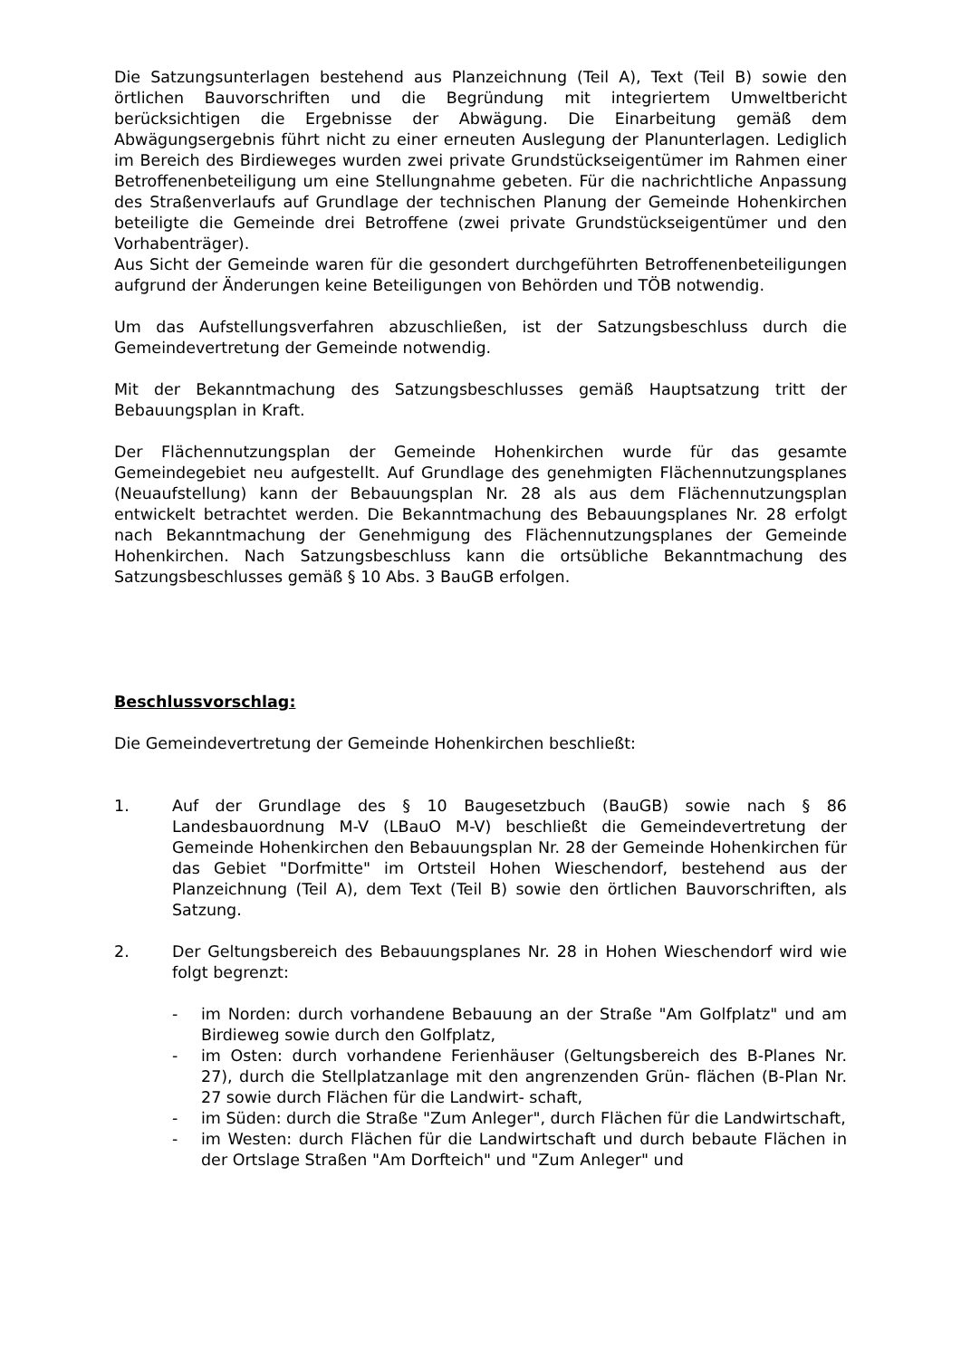Die Satzungsunterlagen bestehend aus Planzeichnung (Teil A), Text (Teil B) sowie den örtlichen Bauvorschriften und die Begründung mit integriertem Umweltbericht berücksichtigen die Ergebnisse der Abwägung. Die Einarbeitung gemäß dem Abwägungsergebnis führt nicht zu einer erneuten Auslegung der Planunterlagen. Lediglich im Bereich des Birdieweges wurden zwei private Grundstückseigentümer im Rahmen einer Betroffenenbeteiligung um eine Stellungnahme gebeten. Für die nachrichtliche Anpassung des Straßenverlaufs auf Grundlage der technischen Planung der Gemeinde Hohenkirchen beteiligte die Gemeinde drei Betroffene (zwei private Grundstückseigentümer und den Vorhabenträger).
Aus Sicht der Gemeinde waren für die gesondert durchgeführten Betroffenenbeteiligungen aufgrund der Änderungen keine Beteiligungen von Behörden und TÖB notwendig.
Um das Aufstellungsverfahren abzuschließen, ist der Satzungsbeschluss durch die Gemeindevertretung der Gemeinde notwendig.
Mit der Bekanntmachung des Satzungsbeschlusses gemäß Hauptsatzung tritt der Bebauungsplan in Kraft.
Der Flächennutzungsplan der Gemeinde Hohenkirchen wurde für das gesamte Gemeindegebiet neu aufgestellt. Auf Grundlage des genehmigten Flächennutzungsplanes (Neuaufstellung) kann der Bebauungsplan Nr. 28 als aus dem Flächennutzungsplan entwickelt betrachtet werden. Die Bekanntmachung des Bebauungsplanes Nr. 28 erfolgt nach Bekanntmachung der Genehmigung des Flächennutzungsplanes der Gemeinde Hohenkirchen. Nach Satzungsbeschluss kann die ortsübliche Bekanntmachung des Satzungsbeschlusses gemäß § 10 Abs. 3 BauGB erfolgen.
Beschlussvorschlag:
Die Gemeindevertretung der Gemeinde Hohenkirchen beschließt:
1. Auf der Grundlage des § 10 Baugesetzbuch (BauGB) sowie nach § 86 Landesbauordnung M-V (LBauO M-V) beschließt die Gemeindevertretung der Gemeinde Hohenkirchen den Bebauungsplan Nr. 28 der Gemeinde Hohenkirchen für das Gebiet "Dorfmitte" im Ortsteil Hohen Wieschendorf, bestehend aus der Planzeichnung (Teil A), dem Text (Teil B) sowie den örtlichen Bauvorschriften, als Satzung.
2. Der Geltungsbereich des Bebauungsplanes Nr. 28 in Hohen Wieschendorf wird wie folgt begrenzt:
- im Norden: durch vorhandene Bebauung an der Straße "Am Golfplatz" und am Birdieweg sowie durch den Golfplatz,
- im Osten: durch vorhandene Ferienhäuser (Geltungsbereich des B-Planes Nr. 27), durch die Stellplatzanlage mit den angrenzenden Grün- flächen (B-Plan Nr. 27 sowie durch Flächen für die Landwirt- schaft,
- im Süden: durch die Straße "Zum Anleger", durch Flächen für die Landwirtschaft,
- im Westen: durch Flächen für die Landwirtschaft und durch bebaute Flächen in der Ortslage Straßen "Am Dorfteich" und "Zum Anleger" und